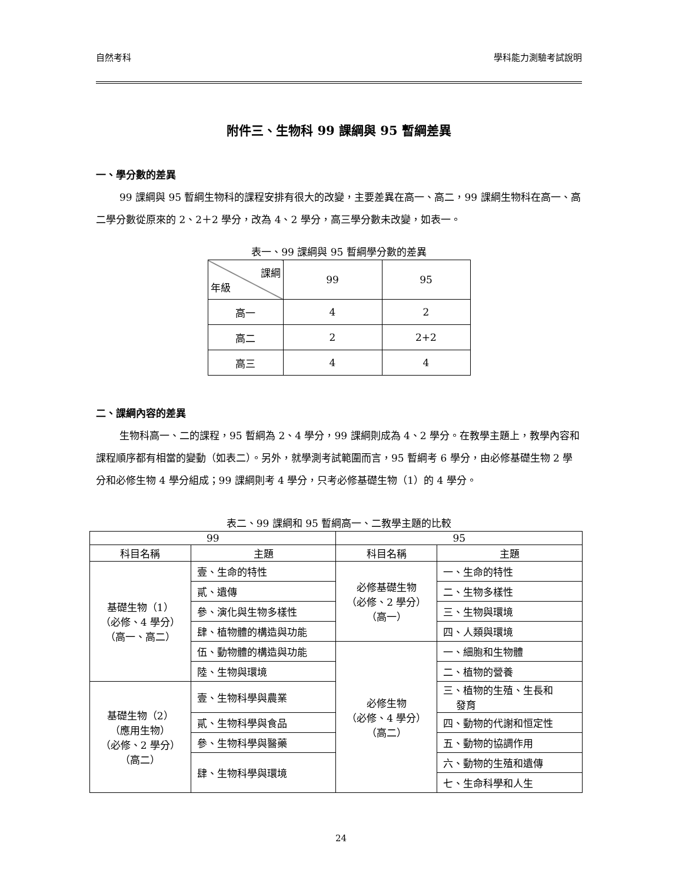自然考科 學科能力測驗考試說明
附件三、生物科 99 課綱與 95 暫綱差異
一、學分數的差異
99 課綱與 95 暫綱生物科的課程安排有很大的改變，主要差異在高一、高二，99 課綱生物科在高一、高二學分數從原來的 2、2＋2 學分，改為 4、2 學分，高三學分數未改變，如表一。
表一、99 課綱與 95 暫綱學分數的差異
| 課綱 年級 | 99 | 95 |
| --- | --- | --- |
| 高一 | 4 | 2 |
| 高二 | 2 | 2+2 |
| 高三 | 4 | 4 |
二、課綱內容的差異
生物科高一、二的課程，95 暫綱為 2、4 學分，99 課綱則成為 4、2 學分。在教學主題上，教學內容和課程順序都有相當的變動（如表二）。另外，就學測考試範圍而言，95 暫綱考 6 學分，由必修基礎生物 2 學分和必修生物 4 學分組成；99 課綱則考 4 學分，只考必修基礎生物（1）的 4 學分。
表二、99 課綱和 95 暫綱高一、二教學主題的比較
| 99 | | 95 | |
| --- | --- | --- | --- |
| 科目名稱 | 主題 | 科目名稱 | 主題 |
| 基礎生物（1） （必修、4 學分） （高一、高二） | 壹、生命的特性 | 必修基礎生物 （必修、2 學分） （高一） | 一、生命的特性 |
| | 貳、遺傳 | | 二、生物多樣性 |
| | 參、演化與生物多樣性 | | 三、生物與環境 |
| | 肆、植物體的構造與功能 | | 四、人類與環境 |
| | 伍、動物體的構造與功能 | 必修生物 （必修、4 學分） （高二） | 一、細胞和生物體 |
| | 陸、生物與環境 | | 二、植物的營養 |
| 基礎生物（2） （應用生物） （必修、2 學分） （高二） | 壹、生物科學與農業 | | 三、植物的生殖、生長和 發育 |
| | 貳、生物科學與食品 | | 四、動物的代謝和恒定性 |
| | 參、生物科學與醫藥 | | 五、動物的協調作用 |
| | 肆、生物科學與環境 | | 六、動物的生殖和遺傳 |
| | | | 七、生命科學和人生 |
24